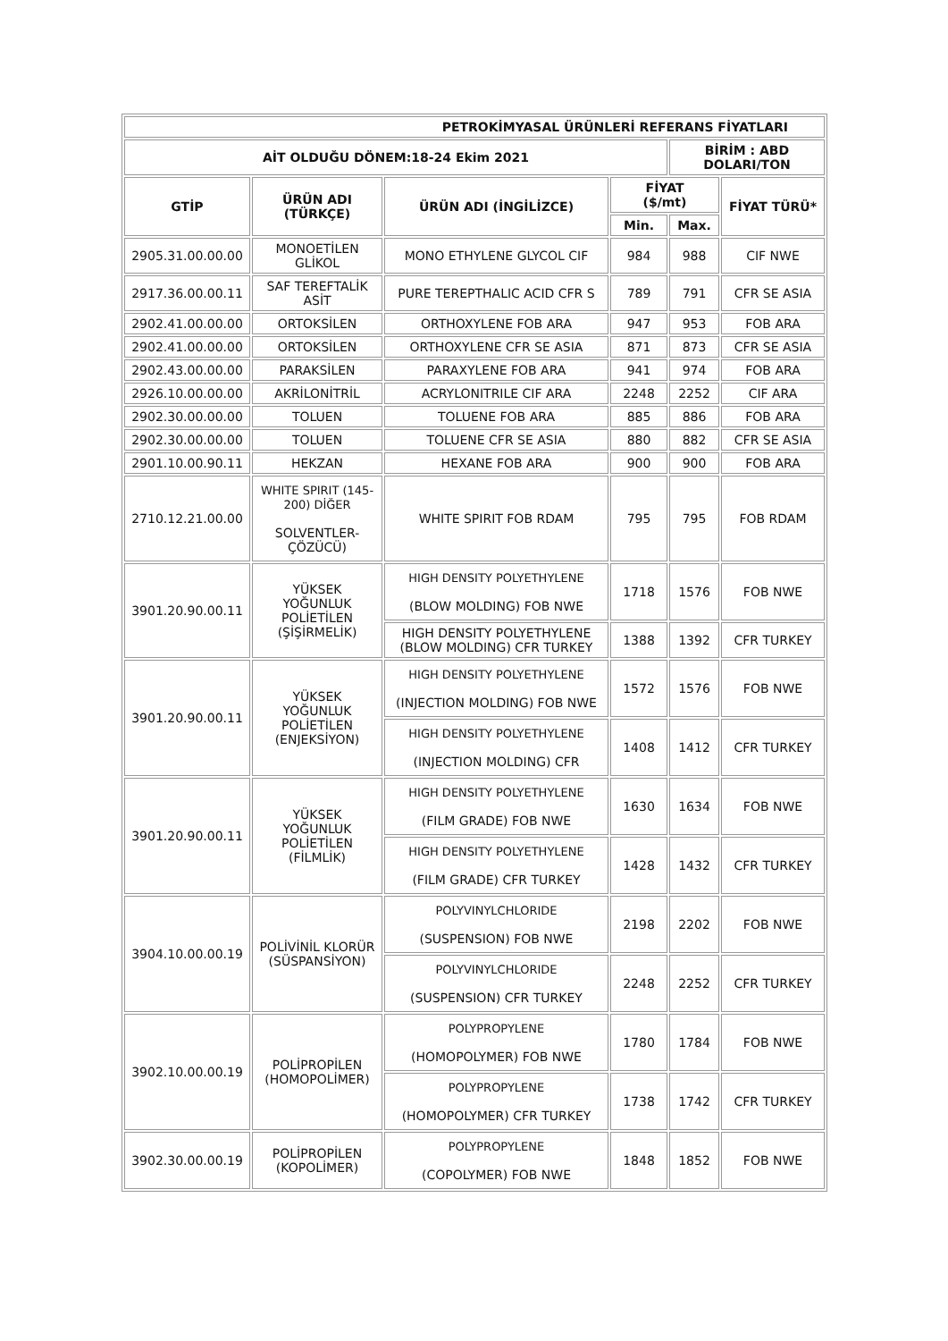| PETROKİMYASAL ÜRÜNLERİ REFERANS FİYATLARI | | | | | |
| --- | --- | --- | --- | --- | --- |
| AİT OLDUĞU DÖNEM:18-24 Ekim 2021 | | | | BİRİM : ABD DOLARI/TON | |
| GTİP | ÜRÜN ADI (TÜRKÇE) | ÜRÜN ADI (İNGİLİZCE) | FİYAT ($/mt) | | FİYAT TÜRÜ* |
| | | | Min. | Max. | |
| 2905.31.00.00.00 | MONOETİLEN GLİKOL | MONO ETHYLENE GLYCOL CIF | 984 | 988 | CIF NWE |
| 2917.36.00.00.11 | SAF TEREFTALİK ASİT | PURE TEREPTHALIC ACID CFR S | 789 | 791 | CFR SE ASIA |
| 2902.41.00.00.00 | ORTOKSİLEN | ORTHOXYLENE FOB ARA | 947 | 953 | FOB ARA |
| 2902.41.00.00.00 | ORTOKSİLEN | ORTHOXYLENE CFR SE ASIA | 871 | 873 | CFR SE ASIA |
| 2902.43.00.00.00 | PARAKSİLEN | PARAXYLENE FOB ARA | 941 | 974 | FOB ARA |
| 2926.10.00.00.00 | AKRİLONİTRİL | ACRYLONITRILE CIF ARA | 2248 | 2252 | CIF ARA |
| 2902.30.00.00.00 | TOLUEN | TOLUENE FOB ARA | 885 | 886 | FOB ARA |
| 2902.30.00.00.00 | TOLUEN | TOLUENE CFR SE ASIA | 880 | 882 | CFR SE ASIA |
| 2901.10.00.90.11 | HEKZAN | HEXANE FOB ARA | 900 | 900 | FOB ARA |
| 2710.12.21.00.00 | WHITE SPIRIT (145-200) DİĞER SOLVENTLER- ÇÖZÜCÜ) | WHITE SPIRIT FOB RDAM | 795 | 795 | FOB RDAM |
| 3901.20.90.00.11 | YÜKSEK YOĞUNLUK POLİETİLEN (ŞİŞİRMELİK) | HIGH DENSITY POLYETHYLENE (BLOW MOLDING) FOB NWE | 1718 | 1576 | FOB NWE |
| | | HIGH DENSITY POLYETHYLENE (BLOW MOLDING) CFR TURKEY | 1388 | 1392 | CFR TURKEY |
| 3901.20.90.00.11 | YÜKSEK YOĞUNLUK POLİETİLEN (ENJEKSİYON) | HIGH DENSITY POLYETHYLENE (INJECTION MOLDING) FOB NWE | 1572 | 1576 | FOB NWE |
| | | HIGH DENSITY POLYETHYLENE (INJECTION MOLDING) CFR | 1408 | 1412 | CFR TURKEY |
| 3901.20.90.00.11 | YÜKSEK YOĞUNLUK POLİETİLEN (FİLMLİK) | HIGH DENSITY POLYETHYLENE (FILM GRADE) FOB NWE | 1630 | 1634 | FOB NWE |
| | | HIGH DENSITY POLYETHYLENE (FILM GRADE) CFR TURKEY | 1428 | 1432 | CFR TURKEY |
| 3904.10.00.00.19 | POLİVİNİL KLORÜR (SÜSPANSİYON) | POLYVINYLCHLORIDE (SUSPENSION) FOB NWE | 2198 | 2202 | FOB NWE |
| | | POLYVINYLCHLORIDE (SUSPENSION) CFR TURKEY | 2248 | 2252 | CFR TURKEY |
| 3902.10.00.00.19 | POLİPROPİLEN (HOMOPOLİMER) | POLYPROPYLENE (HOMOPOLYMER) FOB NWE | 1780 | 1784 | FOB NWE |
| | | POLYPROPYLENE (HOMOPOLYMER) CFR TURKEY | 1738 | 1742 | CFR TURKEY |
| 3902.30.00.00.19 | POLİPROPİLEN (KOPOLİMER) | POLYPROPYLENE (COPOLYMER) FOB NWE | 1848 | 1852 | FOB NWE |